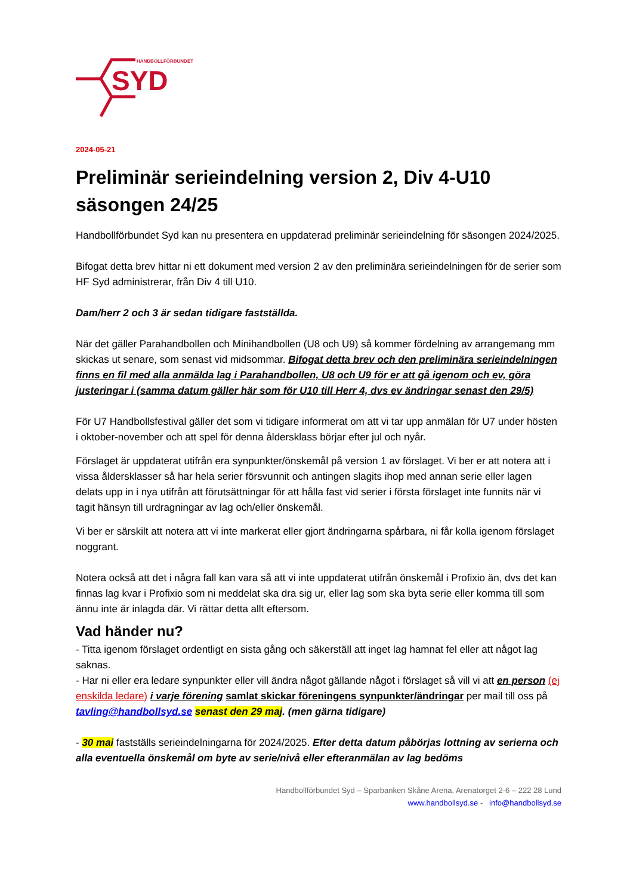HANDBOLLFÖRBUNDET
SYD
2024-05-21
Preliminär serieindelning version 2, Div 4-U10 säsongen 24/25
Handbollförbundet Syd kan nu presentera en uppdaterad preliminär serieindelning för säsongen 2024/2025.
Bifogat detta brev hittar ni ett dokument med version 2 av den preliminära serieindelningen för de serier som HF Syd administrerar, från Div 4 till U10.
Dam/herr 2 och 3 är sedan tidigare fastställda.
När det gäller Parahandbollen och Minihandbollen (U8 och U9) så kommer fördelning av arrangemang mm skickas ut senare, som senast vid midsommar. Bifogat detta brev och den preliminära serieindelningen finns en fil med alla anmälda lag i Parahandbollen, U8 och U9 för er att gå igenom och ev, göra justeringar i (samma datum gäller här som för U10 till Herr 4, dvs ev ändringar senast den 29/5)
För U7 Handbollsfestival gäller det som vi tidigare informerat om att vi tar upp anmälan för U7 under hösten i oktober-november och att spel för denna åldersklass börjar efter jul och nyår.
Förslaget är uppdaterat utifrån era synpunkter/önskemål på version 1 av förslaget. Vi ber er att notera att i vissa åldersklasser så har hela serier försvunnit och antingen slagits ihop med annan serie eller lagen delats upp in i nya utifrån att förutsättningar för att hålla fast vid serier i första förslaget inte funnits när vi tagit hänsyn till urdragningar av lag och/eller önskemål.
Vi ber er särskilt att notera att vi inte markerat eller gjort ändringarna spårbara, ni får kolla igenom förslaget noggrant.
Notera också att det i några fall kan vara så att vi inte uppdaterat utifrån önskemål i Profixio än, dvs det kan finnas lag kvar i Profixio som ni meddelat ska dra sig ur, eller lag som ska byta serie eller komma till som ännu inte är inlagda där. Vi rättar detta allt eftersom.
Vad händer nu?
- Titta igenom förslaget ordentligt en sista gång och säkerställ att inget lag hamnat fel eller att något lag saknas.
- Har ni eller era ledare synpunkter eller vill ändra något gällande något i förslaget så vill vi att en person (ej enskilda ledare) i varje förening samlat skickar föreningens synpunkter/ändringar per mail till oss på tavling@handbollsyd.se senast den 29 maj. (men gärna tidigare)
- 30 mai fastställs serieindelningarna för 2024/2025. Efter detta datum påbörjas lottning av serierna och alla eventuella önskemål om byte av serie/nivå eller efteranmälan av lag bedöms
Handbollförbundet Syd – Sparbanken Skåne Arena, Arenatorget 2-6 – 222 28 Lund
www.handbollsyd.se - info@handbollsyd.se